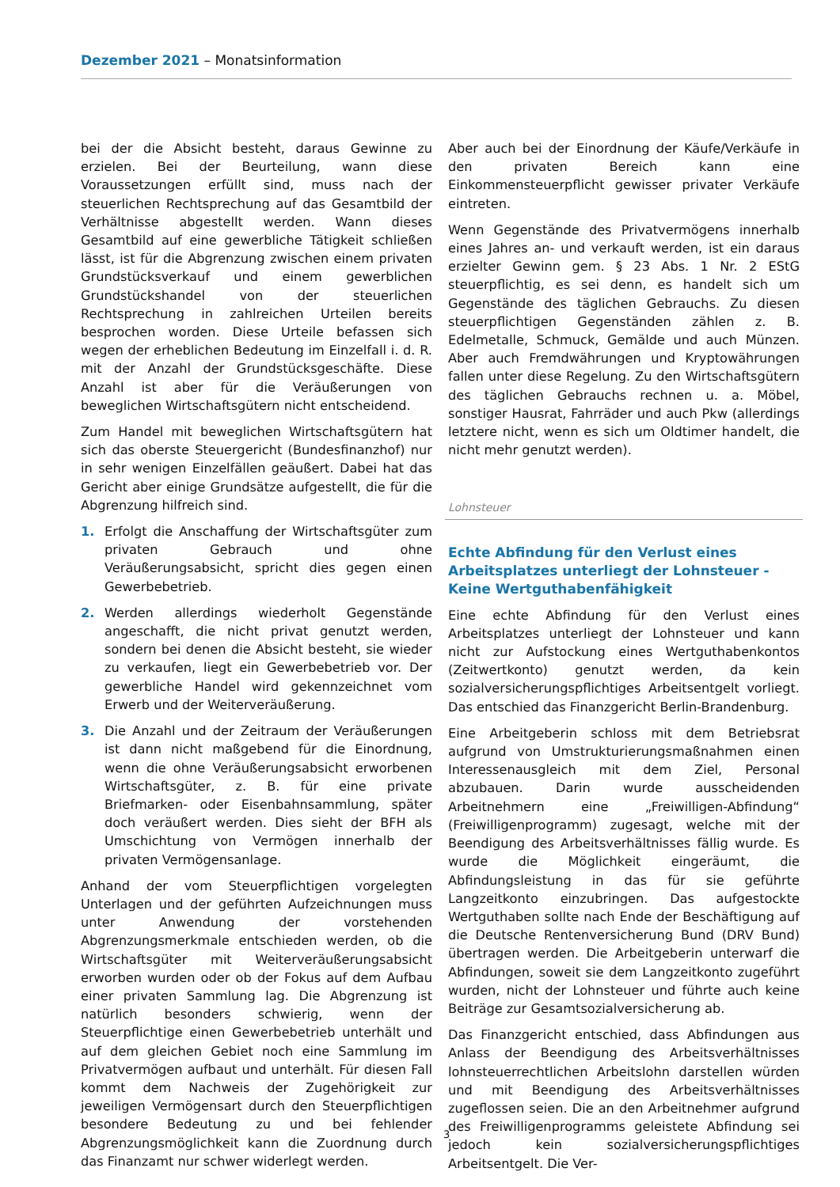Dezember 2021 – Monatsinformation
bei der die Absicht besteht, daraus Gewinne zu erzielen. Bei der Beurteilung, wann diese Voraussetzungen erfüllt sind, muss nach der steuerlichen Rechtsprechung auf das Gesamtbild der Verhältnisse abgestellt werden. Wann dieses Gesamtbild auf eine gewerbliche Tätigkeit schließen lässt, ist für die Abgrenzung zwischen einem privaten Grundstücksverkauf und einem gewerblichen Grundstückshandel von der steuerlichen Rechtsprechung in zahlreichen Urteilen bereits besprochen worden. Diese Urteile befassen sich wegen der erheblichen Bedeutung im Einzelfall i. d. R. mit der Anzahl der Grundstücksgeschäfte. Diese Anzahl ist aber für die Veräußerungen von beweglichen Wirtschaftsgütern nicht entscheidend.
Zum Handel mit beweglichen Wirtschaftsgütern hat sich das oberste Steuergericht (Bundesfinanzhof) nur in sehr wenigen Einzelfällen geäußert. Dabei hat das Gericht aber einige Grundsätze aufgestellt, die für die Abgrenzung hilfreich sind.
1. Erfolgt die Anschaffung der Wirtschaftsgüter zum privaten Gebrauch und ohne Veräußerungsabsicht, spricht dies gegen einen Gewerbebetrieb.
2. Werden allerdings wiederholt Gegenstände angeschafft, die nicht privat genutzt werden, sondern bei denen die Absicht besteht, sie wieder zu verkaufen, liegt ein Gewerbebetrieb vor. Der gewerbliche Handel wird gekennzeichnet vom Erwerb und der Weiterveräußerung.
3. Die Anzahl und der Zeitraum der Veräußerungen ist dann nicht maßgebend für die Einordnung, wenn die ohne Veräußerungsabsicht erworbenen Wirtschaftsgüter, z. B. für eine private Briefmarken- oder Eisenbahnsammlung, später doch veräußert werden. Dies sieht der BFH als Umschichtung von Vermögen innerhalb der privaten Vermögensanlage.
Anhand der vom Steuerpflichtigen vorgelegten Unterlagen und der geführten Aufzeichnungen muss unter Anwendung der vorstehenden Abgrenzungsmerkmale entschieden werden, ob die Wirtschaftsgüter mit Weiterveräußerungsabsicht erworben wurden oder ob der Fokus auf dem Aufbau einer privaten Sammlung lag. Die Abgrenzung ist natürlich besonders schwierig, wenn der Steuerpflichtige einen Gewerbebetrieb unterhält und auf dem gleichen Gebiet noch eine Sammlung im Privatvermögen aufbaut und unterhält. Für diesen Fall kommt dem Nachweis der Zugehörigkeit zur jeweiligen Vermögensart durch den Steuerpflichtigen besondere Bedeutung zu und bei fehlender Abgrenzungsmöglichkeit kann die Zuordnung durch das Finanzamt nur schwer widerlegt werden.
Aber auch bei der Einordnung der Käufe/Verkäufe in den privaten Bereich kann eine Einkommensteuerpflicht gewisser privater Verkäufe eintreten.
Wenn Gegenstände des Privatvermögens innerhalb eines Jahres an- und verkauft werden, ist ein daraus erzielter Gewinn gem. § 23 Abs. 1 Nr. 2 EStG steuerpflichtig, es sei denn, es handelt sich um Gegenstände des täglichen Gebrauchs. Zu diesen steuerpflichtigen Gegenständen zählen z. B. Edelmetalle, Schmuck, Gemälde und auch Münzen. Aber auch Fremdwährungen und Kryptowährungen fallen unter diese Regelung. Zu den Wirtschaftsgütern des täglichen Gebrauchs rechnen u. a. Möbel, sonstiger Hausrat, Fahrräder und auch Pkw (allerdings letztere nicht, wenn es sich um Oldtimer handelt, die nicht mehr genutzt werden).
Lohnsteuer
Echte Abfindung für den Verlust eines Arbeitsplatzes unterliegt der Lohnsteuer - Keine Wertguthabenfähigkeit
Eine echte Abfindung für den Verlust eines Arbeitsplatzes unterliegt der Lohnsteuer und kann nicht zur Aufstockung eines Wertguthabenkontos (Zeitwertkonto) genutzt werden, da kein sozialversicherungspflichtiges Arbeitsentgelt vorliegt. Das entschied das Finanzgericht Berlin-Brandenburg.
Eine Arbeitgeberin schloss mit dem Betriebsrat aufgrund von Umstrukturierungsmaßnahmen einen Interessenausgleich mit dem Ziel, Personal abzubauen. Darin wurde ausscheidenden Arbeitnehmern eine „Freiwilligen-Abfindung“ (Freiwilligenprogramm) zugesagt, welche mit der Beendigung des Arbeitsverhältnisses fällig wurde. Es wurde die Möglichkeit eingeräumt, die Abfindungsleistung in das für sie geführte Langzeitkonto einzubringen. Das aufgestockte Wertguthaben sollte nach Ende der Beschäftigung auf die Deutsche Rentenversicherung Bund (DRV Bund) übertragen werden. Die Arbeitgeberin unterwarf die Abfindungen, soweit sie dem Langzeitkonto zugeführt wurden, nicht der Lohnsteuer und führte auch keine Beiträge zur Gesamtsozialversicherung ab.
Das Finanzgericht entschied, dass Abfindungen aus Anlass der Beendigung des Arbeitsverhältnisses lohnsteuerrechtlichen Arbeitslohn darstellen würden und mit Beendigung des Arbeitsverhältnisses zugeflossen seien. Die an den Arbeitnehmer aufgrund des Freiwilligenprogramms geleistete Abfindung sei jedoch kein sozialversicherungspflichtiges Arbeitsentgelt. Die Ver-
3